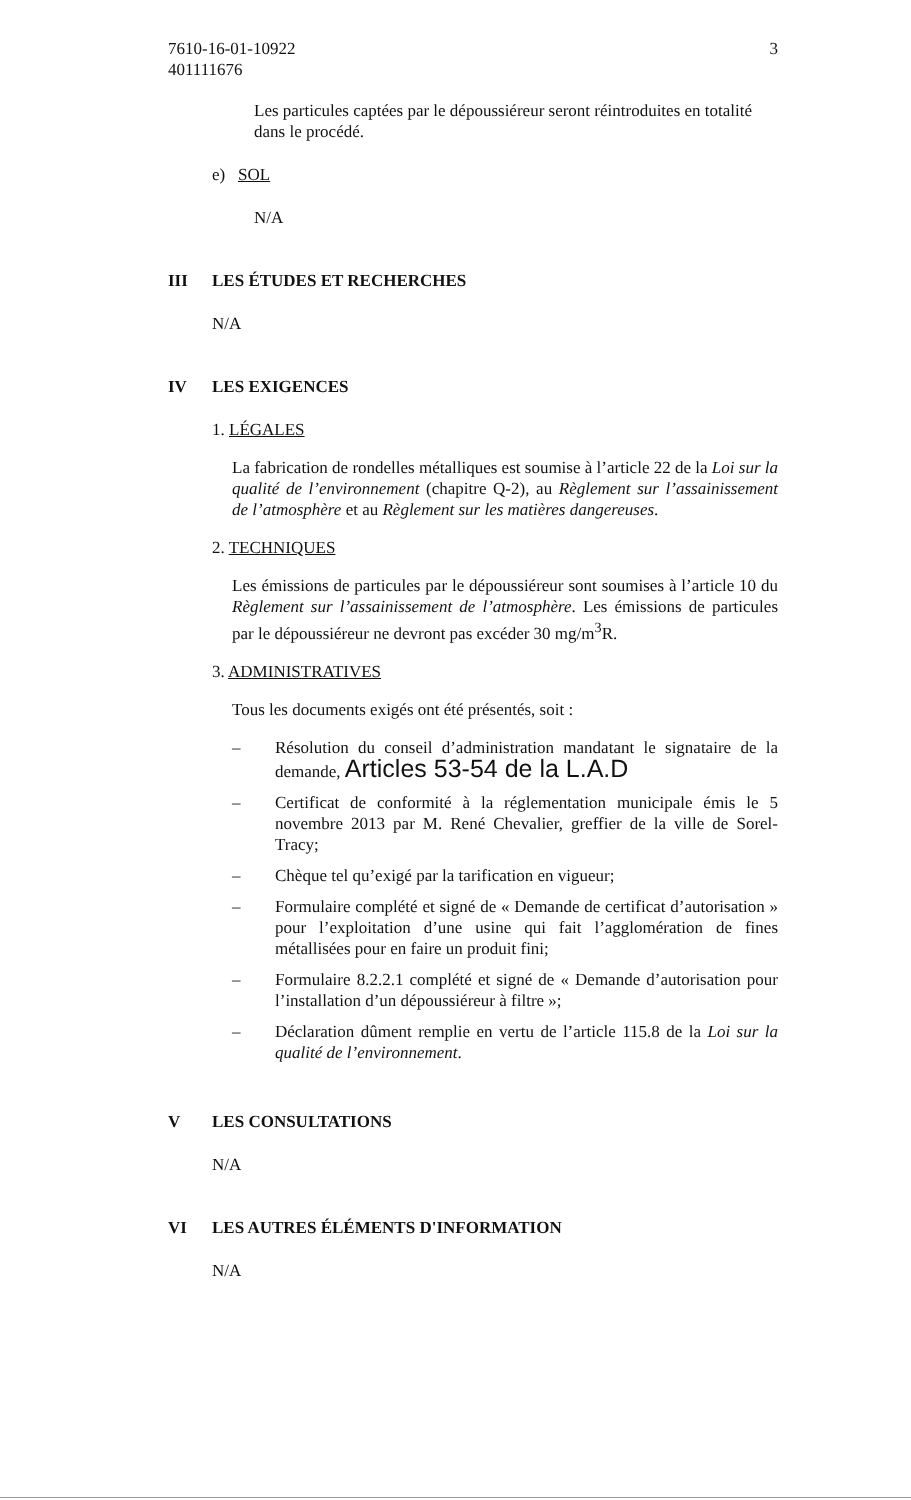3 7610-16-01-10922
401111676
Les particules captées par le dépoussiéreur seront réintroduites en totalité dans le procédé.
e) SOL
N/A
III LES ÉTUDES ET RECHERCHES
N/A
IV LES EXIGENCES
1. LÉGALES
La fabrication de rondelles métalliques est soumise à l’article 22 de la Loi sur la qualité de l’environnement (chapitre Q-2), au Règlement sur l’assainissement de l’atmosphère et au Règlement sur les matières dangereuses.
2. TECHNIQUES
Les émissions de particules par le dépoussiéreur sont soumises à l’article 10 du Règlement sur l’assainissement de l’atmosphère. Les émissions de particules par le dépoussiéreur ne devront pas excéder 30 mg/m<sup>3</sup>R.
3. ADMINISTRATIVES
Tous les documents exigés ont été présentés, soit :
– Résolution du conseil d’administration mandatant le signataire de la demande, Articles 53-54 de la L.A.D
– Certificat de conformité à la réglementation municipale émis le 5 novembre 2013 par M. René Chevalier, greffier de la ville de Sorel-Tracy;
– Chèque tel qu’exigé par la tarification en vigueur;
– Formulaire complété et signé de « Demande de certificat d’autorisation » pour l’exploitation d’une usine qui fait l’agglomération de fines métallisées pour en faire un produit fini;
– Formulaire 8.2.2.1 complété et signé de « Demande d’autorisation pour l’installation d’un dépoussiéreur à filtre »;
– Déclaration dûment remplie en vertu de l’article 115.8 de la Loi sur la qualité de l’environnement.
V LES CONSULTATIONS
N/A
VI LES AUTRES ÉLÉMENTS D'INFORMATION
N/A